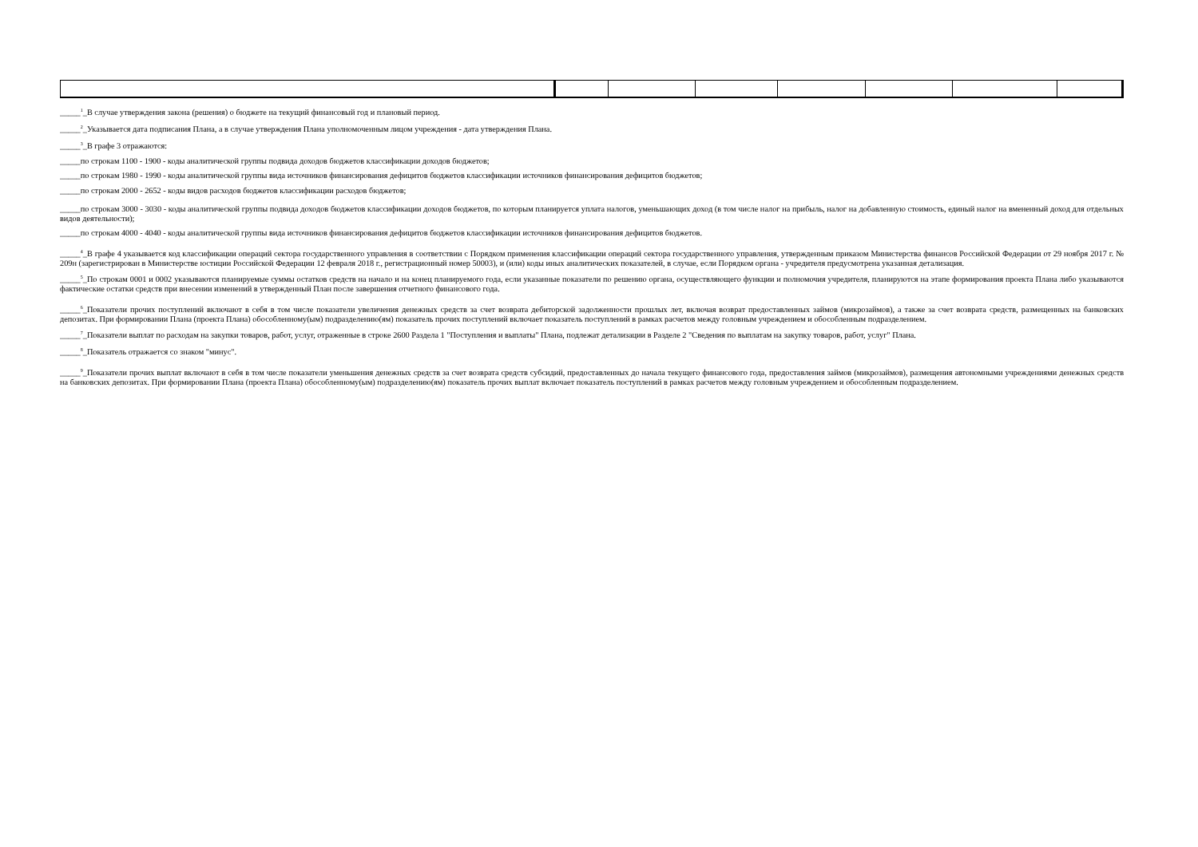_____<sup>1</sup>_В случае утверждения закона (решения) о бюджете на текущий финансовый год и плановый период.
_____<sup>2</sup>_Указывается дата подписания Плана, а в случае утверждения Плана уполномоченным лицом учреждения - дата утверждения Плана.
_____<sup>3</sup>_В графе 3 отражаются:
_____по строкам 1100 - 1900 - коды аналитической группы подвида доходов бюджетов классификации доходов бюджетов;
_____по строкам 1980 - 1990 - коды аналитической группы вида источников финансирования дефицитов бюджетов классификации источников финансирования дефицитов бюджетов;
_____по строкам 2000 - 2652 - коды видов расходов бюджетов классификации расходов бюджетов;
_____по строкам 3000 - 3030 - коды аналитической группы подвида доходов бюджетов классификации доходов бюджетов, по которым планируется уплата налогов, уменьшающих доход (в том числе налог на прибыль, налог на добавленную стоимость, единый налог на вмененный доход для отдельных видов деятельности);
_____по строкам 4000 - 4040 - коды аналитической группы вида источников финансирования дефицитов бюджетов классификации источников финансирования дефицитов бюджетов.
_____<sup>4</sup>_В графе 4 указывается код классификации операций сектора государственного управления в соответствии с Порядком применения классификации операций сектора государственного управления, утвержденным приказом Министерства финансов Российской Федерации от 29 ноября 2017 г. № 209н (зарегистрирован в Министерстве юстиции Российской Федерации 12 февраля 2018 г., регистрационный номер 50003), и (или) коды иных аналитических показателей, в случае, если Порядком органа - учредителя предусмотрена указанная детализация.
_____<sup>5</sup>_По строкам 0001 и 0002 указываются планируемые суммы остатков средств на начало и на конец планируемого года, если указанные показатели по решению органа, осуществляющего функции и полномочия учредителя, планируются на этапе формирования проекта Плана либо указываются фактические остатки средств при внесении изменений в утвержденный План после завершения отчетного финансового года.
_____<sup>6</sup>_Показатели прочих поступлений включают в себя в том числе показатели увеличения денежных средств за счет возврата дебиторской задолженности прошлых лет, включая возврат предоставленных займов (микрозаймов), а также за счет возврата средств, размещенных на банковских депозитах. При формировании Плана (проекта Плана) обособленному(ым) подразделению(ям) показатель прочих поступлений включает показатель поступлений в рамках расчетов между головным учреждением и обособленным подразделением.
_____<sup>7</sup>_Показатели выплат по расходам на закупки товаров, работ, услуг, отраженные в строке 2600 Раздела 1 "Поступления и выплаты" Плана, подлежат детализации в Разделе 2 "Сведения по выплатам на закупку товаров, работ, услуг" Плана.
_____<sup>8</sup>_Показатель отражается со знаком "минус".
_____<sup>9</sup>_Показатели прочих выплат включают в себя в том числе показатели уменьшения денежных средств за счет возврата средств субсидий, предоставленных до начала текущего финансового года, предоставления займов (микрозаймов), размещения автономными учреждениями денежных средств на банковских депозитах. При формировании Плана (проекта Плана) обособленному(ым) подразделению(ям) показатель прочих выплат включает показатель поступлений в рамках расчетов между головным учреждением и обособленным подразделением.